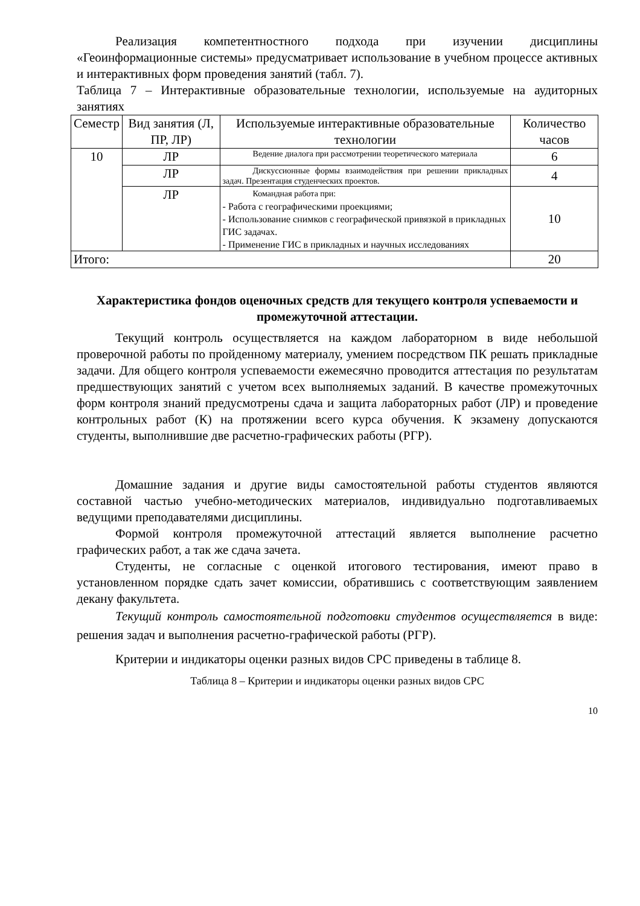Реализация компетентностного подхода при изучении дисциплины «Геоинформационные системы» предусматривает использование в учебном процессе активных и интерактивных форм проведения занятий (табл. 7).
Таблица 7 – Интерактивные образовательные технологии, используемые на аудиторных занятиях
| Семестр | Вид занятия (Л, ПР, ЛР) | Используемые интерактивные образовательные технологии | Количество часов |
| --- | --- | --- | --- |
| 10 | ЛР | Ведение диалога при рассмотрении теоретического материала | 6 |
| | ЛР | Дискуссионные формы взаимодействия при решении прикладных задач. Презентация студенческих проектов. | 4 |
| | ЛР | Командная работа при: - Работа с географическими проекциями; - Использование снимков с географической привязкой в прикладных ГИС задачах. - Применение ГИС в прикладных и научных исследованиях | 10 |
| Итого: | | | 20 |
Характеристика фондов оценочных средств для текущего контроля успеваемости и промежуточной аттестации.
Текущий контроль осуществляется на каждом лабораторном в виде небольшой проверочной работы по пройденному материалу, умением посредством ПК решать прикладные задачи. Для общего контроля успеваемости ежемесячно проводится аттестация по результатам предшествующих занятий с учетом всех выполняемых заданий. В качестве промежуточных форм контроля знаний предусмотрены сдача и защита лабораторных работ (ЛР) и проведение контрольных работ (К) на протяжении всего курса обучения. К экзамену допускаются студенты, выполнившие две расчетно-графических работы (РГР).
Домашние задания и другие виды самостоятельной работы студентов являются составной частью учебно-методических материалов, индивидуально подготавливаемых ведущими преподавателями дисциплины.
Формой контроля промежуточной аттестаций является выполнение расчетно графических работ, а так же сдача зачета.
Студенты, не согласные с оценкой итогового тестирования, имеют право в установленном порядке сдать зачет комиссии, обратившись с соответствующим заявлением декану факультета.
Текущий контроль самостоятельной подготовки студентов осуществляется в виде: решения задач и выполнения расчетно-графической работы (РГР).
Критерии и индикаторы оценки разных видов СРС приведены в таблице 8.
Таблица 8 – Критерии и индикаторы оценки разных видов СРС
10